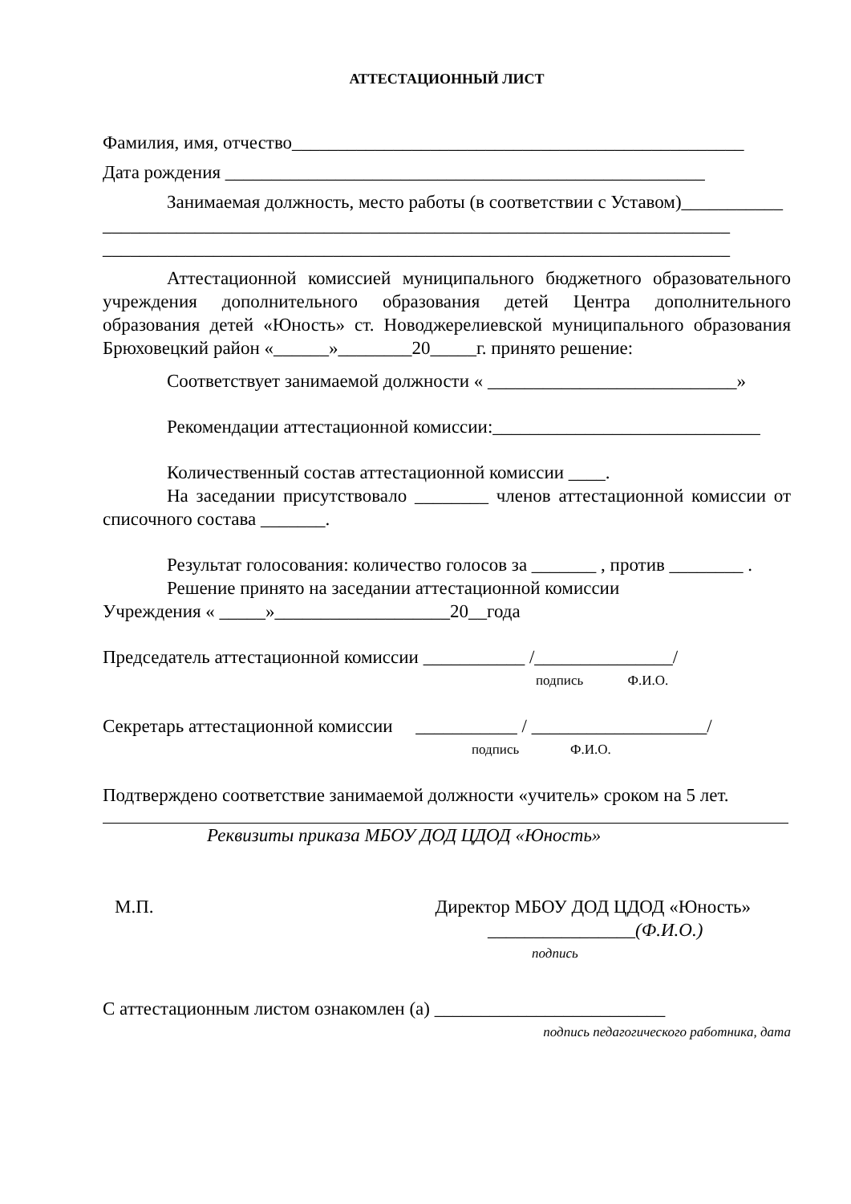АТТЕСТАЦИОННЫЙ ЛИСТ
Фамилия, имя, отчество_________________________________________________
Дата рождения ____________________________________________________
Занимаемая должность, место работы (в соответствии с Уставом)___________
____________________________________________________________________
____________________________________________________________________
Аттестационной комиссией муниципального бюджетного образовательного учреждения дополнительного образования детей Центра дополнительного образования детей «Юность» ст. Новоджерелиевской муниципального образования Брюховецкий район «______»________20_____г. принято решение:
Соответствует занимаемой должности « ___________________________»
Рекомендации аттестационной комиссии:_____________________________
Количественный состав аттестационной комиссии ____.
На заседании присутствовало ________ членов аттестационной комиссии от списочного состава _______.
Результат голосования: количество голосов за _______ , против ________ .
Решение принято на заседании аттестационной комиссии
Учреждения « _____»___________________20__года
Председатель аттестационной комиссии ___________ /_______________/
подпись Ф.И.О.
Секретарь аттестационной комиссии ___________ / ___________________/
подпись Ф.И.О.
Подтверждено соответствие занимаемой должности «учитель» сроком на 5 лет.
Реквизиты приказа МБОУ ДОД ЦДОД «Юность»
М.П. Директор МБОУ ДОД ЦДОД «Юность»
________________(Ф.И.О.)
подпись
С аттестационным листом ознакомлен (а) _________________________
подпись педагогического работника, дата